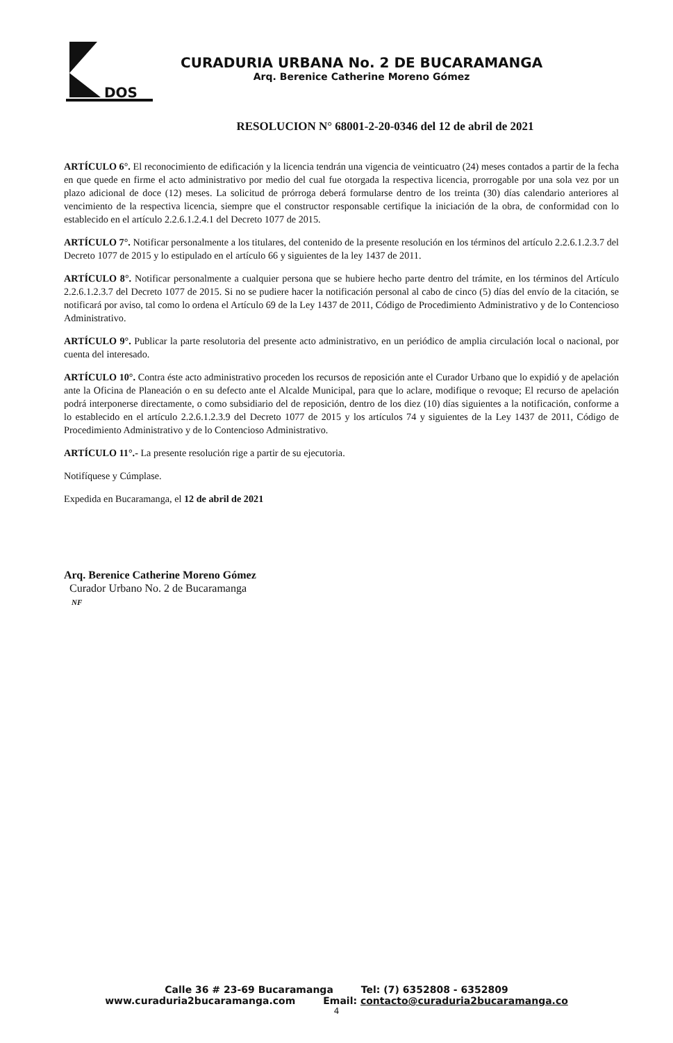DOS
CURADURIA URBANA No. 2 DE BUCARAMANGA
Arq. Berenice Catherine Moreno Gómez
RESOLUCION N° 68001-2-20-0346 del 12 de abril de 2021
ARTÍCULO 6°. El reconocimiento de edificación y la licencia tendrán una vigencia de veinticuatro (24) meses contados a partir de la fecha en que quede en firme el acto administrativo por medio del cual fue otorgada la respectiva licencia, prorrogable por una sola vez por un plazo adicional de doce (12) meses. La solicitud de prórroga deberá formularse dentro de los treinta (30) días calendario anteriores al vencimiento de la respectiva licencia, siempre que el constructor responsable certifique la iniciación de la obra, de conformidad con lo establecido en el artículo 2.2.6.1.2.4.1 del Decreto 1077 de 2015.
ARTÍCULO 7°. Notificar personalmente a los titulares, del contenido de la presente resolución en los términos del artículo 2.2.6.1.2.3.7 del Decreto 1077 de 2015 y lo estipulado en el artículo 66 y siguientes de la ley 1437 de 2011.
ARTÍCULO 8°. Notificar personalmente a cualquier persona que se hubiere hecho parte dentro del trámite, en los términos del Artículo 2.2.6.1.2.3.7 del Decreto 1077 de 2015. Si no se pudiere hacer la notificación personal al cabo de cinco (5) días del envío de la citación, se notificará por aviso, tal como lo ordena el Artículo 69 de la Ley 1437 de 2011, Código de Procedimiento Administrativo y de lo Contencioso Administrativo.
ARTÍCULO 9°. Publicar la parte resolutoria del presente acto administrativo, en un periódico de amplia circulación local o nacional, por cuenta del interesado.
ARTÍCULO 10°. Contra éste acto administrativo proceden los recursos de reposición ante el Curador Urbano que lo expidió y de apelación ante la Oficina de Planeación o en su defecto ante el Alcalde Municipal, para que lo aclare, modifique o revoque; El recurso de apelación podrá interponerse directamente, o como subsidiario del de reposición, dentro de los diez (10) días siguientes a la notificación, conforme a lo establecido en el artículo 2.2.6.1.2.3.9 del Decreto 1077 de 2015 y los artículos 74 y siguientes de la Ley 1437 de 2011, Código de Procedimiento Administrativo y de lo Contencioso Administrativo.
ARTÍCULO 11°.- La presente resolución rige a partir de su ejecutoria.
Notifíquese y Cúmplase.
Expedida en Bucaramanga, el 12 de abril de 2021
Arq. Berenice Catherine Moreno Gómez
Curador Urbano No. 2 de Bucaramanga
NF
Calle 36 # 23-69 Bucaramanga Tel: (7) 6352808 - 6352809
www.curaduria2bucaramanga.com Email: contacto@curaduria2bucaramanga.co
4